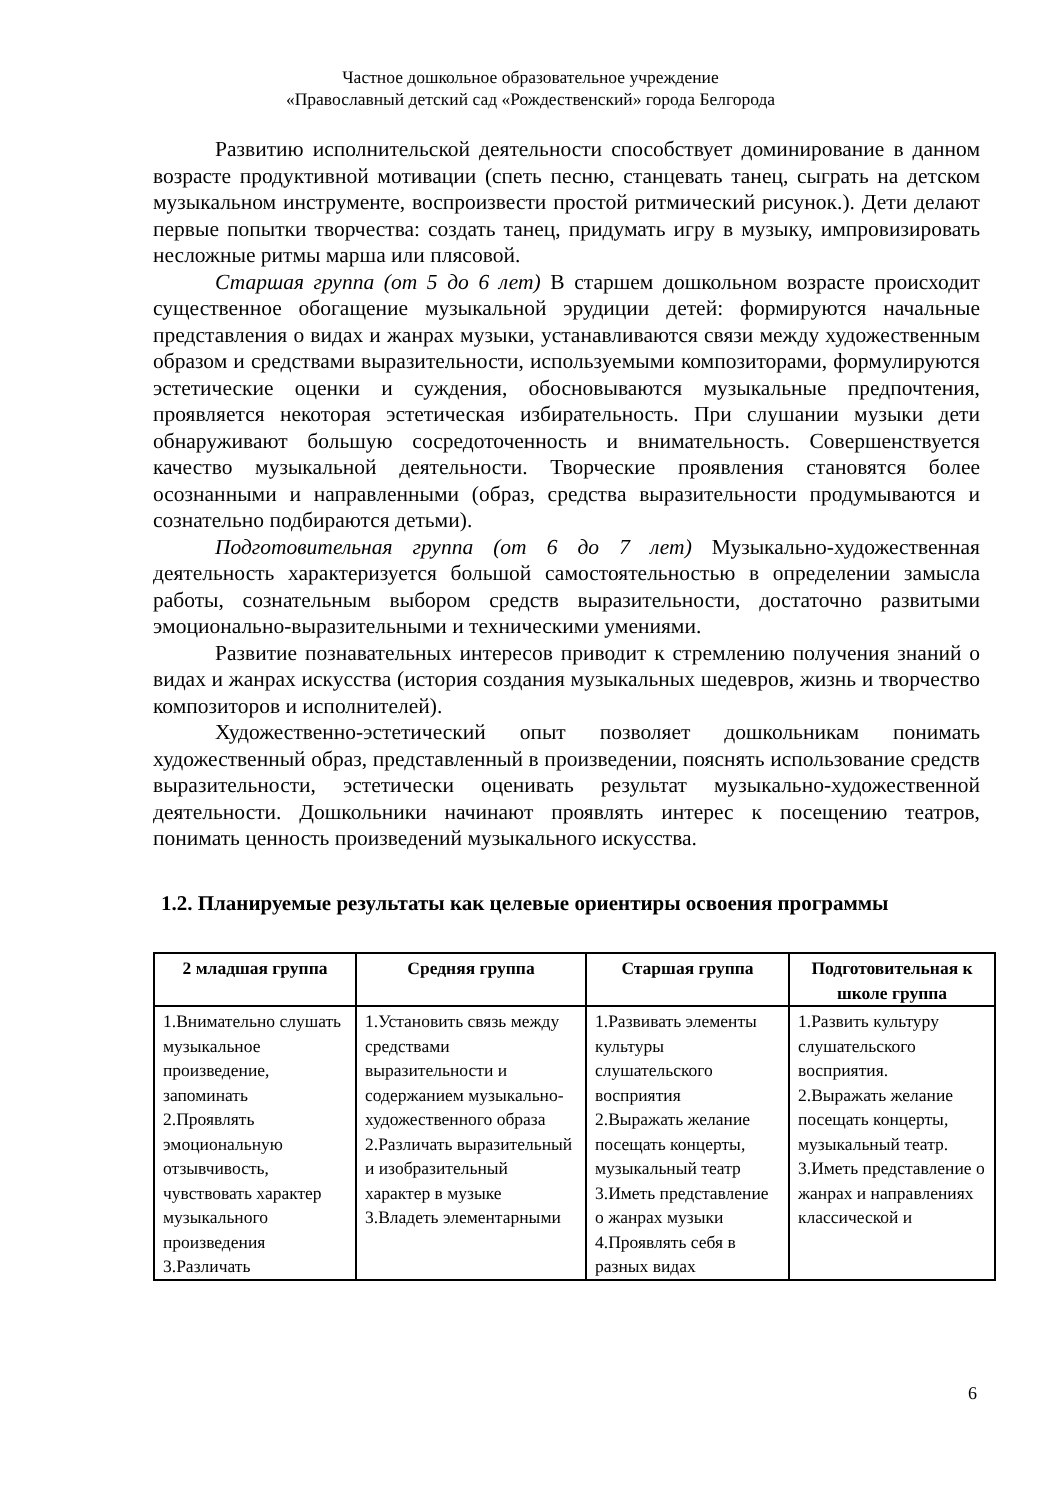Частное дошкольное образовательное учреждение
«Православный детский сад «Рождественский» города Белгорода
Развитию исполнительской деятельности способствует доминирование в данном возрасте продуктивной мотивации (спеть песню, станцевать танец, сыграть на детском музыкальном инструменте, воспроизвести простой ритмический рисунок.). Дети делают первые попытки творчества: создать танец, придумать игру в музыку, импровизировать несложные ритмы марша или плясовой.
Старшая группа (от 5 до 6 лет) В старшем дошкольном возрасте происходит существенное обогащение музыкальной эрудиции детей: формируются начальные представления о видах и жанрах музыки, устанавливаются связи между художественным образом и средствами выразительности, используемыми композиторами, формулируются эстетические оценки и суждения, обосновываются музыкальные предпочтения, проявляется некоторая эстетическая избирательность. При слушании музыки дети обнаруживают большую сосредоточенность и внимательность. Совершенствуется качество музыкальной деятельности. Творческие проявления становятся более осознанными и направленными (образ, средства выразительности продумываются и сознательно подбираются детьми).
Подготовительная группа (от 6 до 7 лет) Музыкально-художественная деятельность характеризуется большой самостоятельностью в определении замысла работы, сознательным выбором средств выразительности, достаточно развитыми эмоционально-выразительными и техническими умениями.
Развитие познавательных интересов приводит к стремлению получения знаний о видах и жанрах искусства (история создания музыкальных шедевров, жизнь и творчество композиторов и исполнителей).
Художественно-эстетический опыт позволяет дошкольникам понимать художественный образ, представленный в произведении, пояснять использование средств выразительности, эстетически оценивать результат музыкально-художественной деятельности. Дошкольники начинают проявлять интерес к посещению театров, понимать ценность произведений музыкального искусства.
1.2. Планируемые результаты как целевые ориентиры освоения программы
| 2 младшая группа | Средняя группа | Старшая группа | Подготовительная к школе группа |
| --- | --- | --- | --- |
| 1.Внимательно слушать музыкальное произведение, запоминать 2.Проявлять эмоциональную отзывчивость, чувствовать характер музыкального произведения 3.Различать | 1.Установить связь между средствами выразительности и содержанием музыкально-художественного образа 2.Различать выразительный и изобразительный характер в музыке 3.Владеть элементарными | 1.Развивать элементы культуры слушательского восприятия 2.Выражать желание посещать концерты, музыкальный театр 3.Иметь представление о жанрах музыки 4.Проявлять себя в разных видах | 1.Развить культуру слушательского восприятия. 2.Выражать желание посещать концерты, музыкальный театр. 3.Иметь представление о жанрах и направлениях классической и |
6